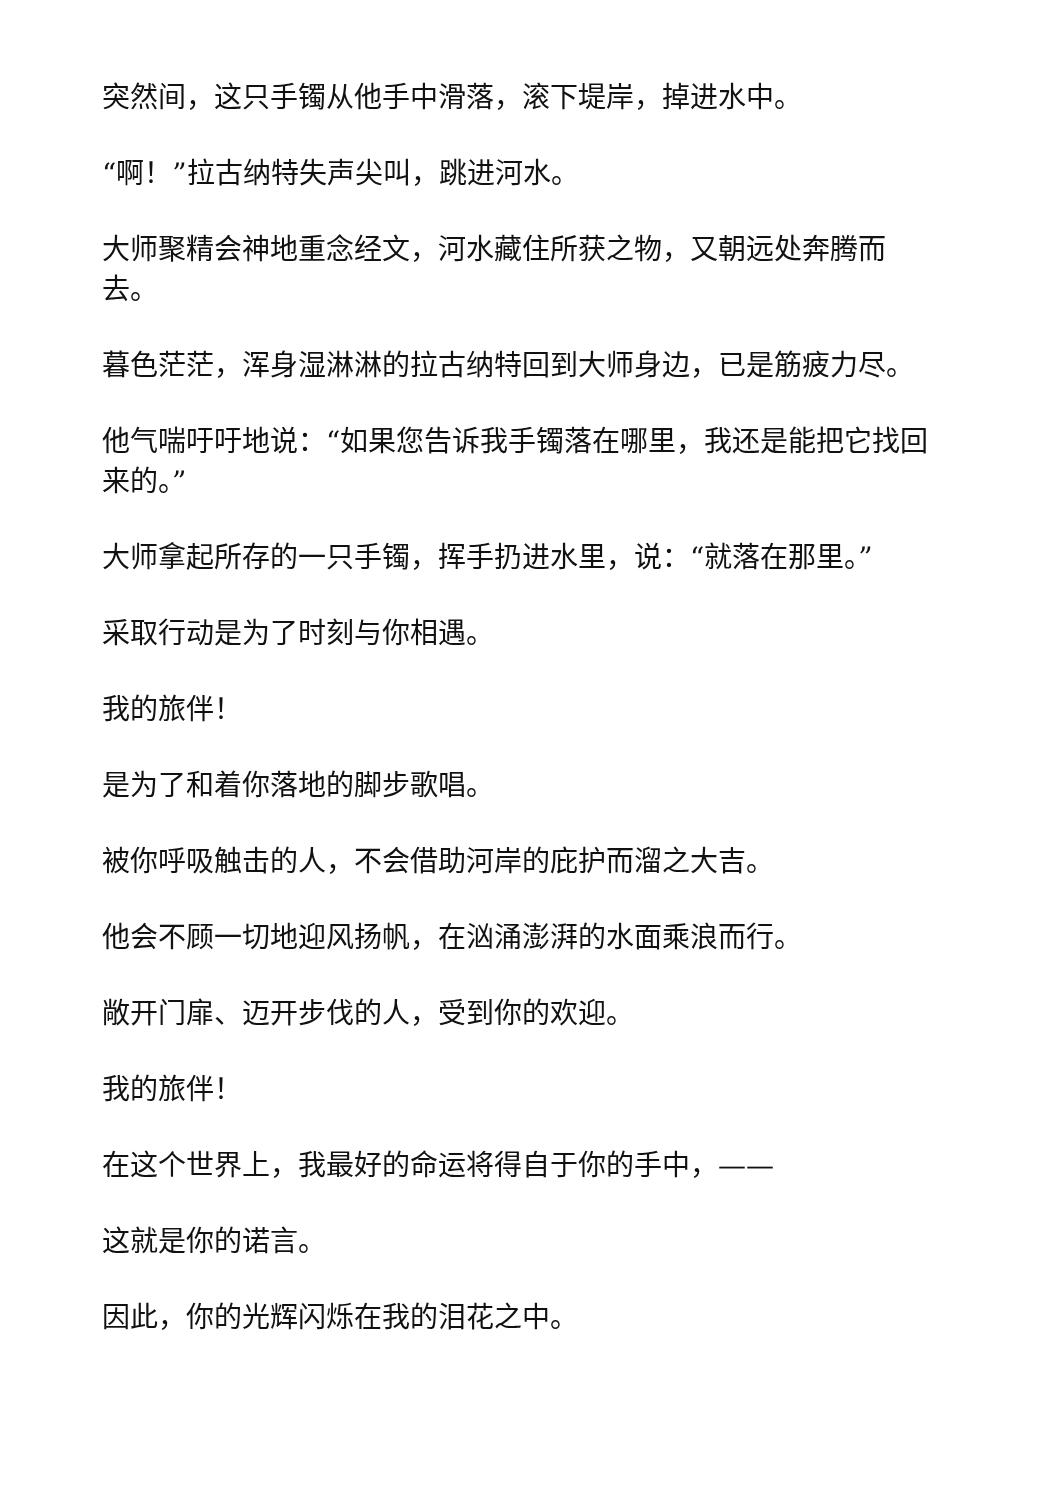突然间，这只手镯从他手中滑落，滚下堤岸，掉进水中。
“啊！”拉古纳特失声尖叫，跳进河水。
大师聚精会神地重念经文，河水藏住所获之物，又朝远处奔腾而去。
暮色茫茫，浑身湿淋淋的拉古纳特回到大师身边，已是筋疲力尽。
他气喘吁吁地说：“如果您告诉我手镯落在哪里，我还是能把它找回来的。”
大师拿起所存的一只手镯，挥手扔进水里，说：“就落在那里。”
采取行动是为了时刻与你相遇。
我的旅伴！
是为了和着你落地的脚步歌唱。
被你呼吸触击的人，不会借助河岸的庇护而溜之大吉。
他会不顾一切地迎风扬帆，在汹涌澎湃的水面乘浪而行。
敞开门扉、迈开步伐的人，受到你的欢迎。
我的旅伴！
在这个世界上，我最好的命运将得自于你的手中，——
这就是你的诺言。
因此，你的光辉闪烁在我的泪花之中。